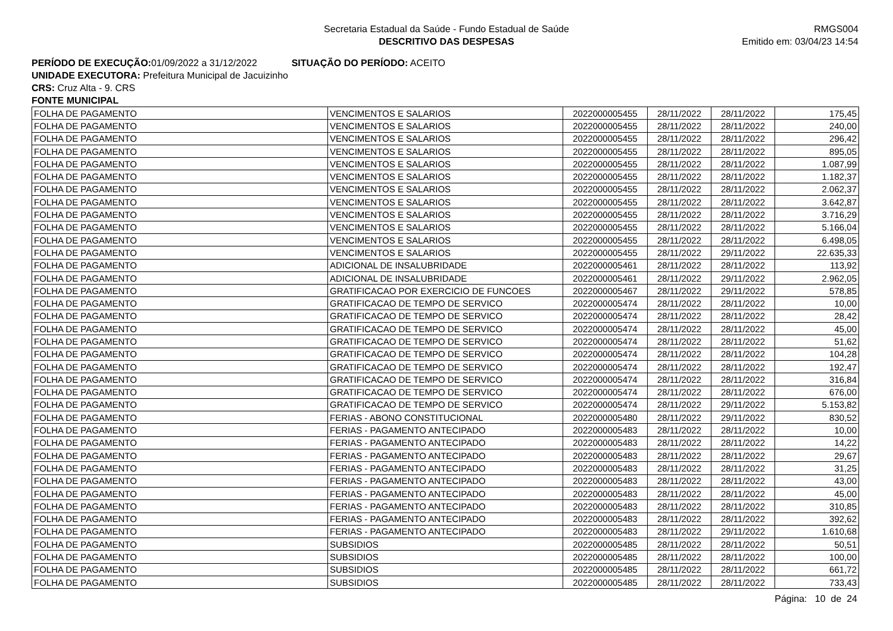Secretaria Estadual da Saúde - Fundo Estadual de Saúde
DESCRITIVO DAS DESPESAS
RMGS004
Emitido em: 03/04/23 14:54
PERÍODO DE EXECUÇÃO: 01/09/2022 a 31/12/2022 SITUAÇÃO DO PERÍODO: ACEITO
UNIDADE EXECUTORA: Prefeitura Municipal de Jacuizinho
CRS: Cruz Alta - 9. CRS
FONTE MUNICIPAL
| FOLHA DE PAGAMENTO | VENCIMENTOS E SALARIOS | 2022000005455 | 28/11/2022 | 28/11/2022 | 175,45 |
| FOLHA DE PAGAMENTO | VENCIMENTOS E SALARIOS | 2022000005455 | 28/11/2022 | 28/11/2022 | 240,00 |
| FOLHA DE PAGAMENTO | VENCIMENTOS E SALARIOS | 2022000005455 | 28/11/2022 | 28/11/2022 | 296,42 |
| FOLHA DE PAGAMENTO | VENCIMENTOS E SALARIOS | 2022000005455 | 28/11/2022 | 28/11/2022 | 895,05 |
| FOLHA DE PAGAMENTO | VENCIMENTOS E SALARIOS | 2022000005455 | 28/11/2022 | 28/11/2022 | 1.087,99 |
| FOLHA DE PAGAMENTO | VENCIMENTOS E SALARIOS | 2022000005455 | 28/11/2022 | 28/11/2022 | 1.182,37 |
| FOLHA DE PAGAMENTO | VENCIMENTOS E SALARIOS | 2022000005455 | 28/11/2022 | 28/11/2022 | 2.062,37 |
| FOLHA DE PAGAMENTO | VENCIMENTOS E SALARIOS | 2022000005455 | 28/11/2022 | 28/11/2022 | 3.642,87 |
| FOLHA DE PAGAMENTO | VENCIMENTOS E SALARIOS | 2022000005455 | 28/11/2022 | 28/11/2022 | 3.716,29 |
| FOLHA DE PAGAMENTO | VENCIMENTOS E SALARIOS | 2022000005455 | 28/11/2022 | 28/11/2022 | 5.166,04 |
| FOLHA DE PAGAMENTO | VENCIMENTOS E SALARIOS | 2022000005455 | 28/11/2022 | 28/11/2022 | 6.498,05 |
| FOLHA DE PAGAMENTO | VENCIMENTOS E SALARIOS | 2022000005455 | 28/11/2022 | 29/11/2022 | 22.635,33 |
| FOLHA DE PAGAMENTO | ADICIONAL DE INSALUBRIDADE | 2022000005461 | 28/11/2022 | 28/11/2022 | 113,92 |
| FOLHA DE PAGAMENTO | ADICIONAL DE INSALUBRIDADE | 2022000005461 | 28/11/2022 | 29/11/2022 | 2.962,05 |
| FOLHA DE PAGAMENTO | GRATIFICACAO POR EXERCICIO DE FUNCOES | 2022000005467 | 28/11/2022 | 29/11/2022 | 578,85 |
| FOLHA DE PAGAMENTO | GRATIFICACAO DE TEMPO DE SERVICO | 2022000005474 | 28/11/2022 | 28/11/2022 | 10,00 |
| FOLHA DE PAGAMENTO | GRATIFICACAO DE TEMPO DE SERVICO | 2022000005474 | 28/11/2022 | 28/11/2022 | 28,42 |
| FOLHA DE PAGAMENTO | GRATIFICACAO DE TEMPO DE SERVICO | 2022000005474 | 28/11/2022 | 28/11/2022 | 45,00 |
| FOLHA DE PAGAMENTO | GRATIFICACAO DE TEMPO DE SERVICO | 2022000005474 | 28/11/2022 | 28/11/2022 | 51,62 |
| FOLHA DE PAGAMENTO | GRATIFICACAO DE TEMPO DE SERVICO | 2022000005474 | 28/11/2022 | 28/11/2022 | 104,28 |
| FOLHA DE PAGAMENTO | GRATIFICACAO DE TEMPO DE SERVICO | 2022000005474 | 28/11/2022 | 28/11/2022 | 192,47 |
| FOLHA DE PAGAMENTO | GRATIFICACAO DE TEMPO DE SERVICO | 2022000005474 | 28/11/2022 | 28/11/2022 | 316,84 |
| FOLHA DE PAGAMENTO | GRATIFICACAO DE TEMPO DE SERVICO | 2022000005474 | 28/11/2022 | 28/11/2022 | 676,00 |
| FOLHA DE PAGAMENTO | GRATIFICACAO DE TEMPO DE SERVICO | 2022000005474 | 28/11/2022 | 29/11/2022 | 5.153,82 |
| FOLHA DE PAGAMENTO | FERIAS - ABONO CONSTITUCIONAL | 2022000005480 | 28/11/2022 | 29/11/2022 | 830,52 |
| FOLHA DE PAGAMENTO | FERIAS - PAGAMENTO ANTECIPADO | 2022000005483 | 28/11/2022 | 28/11/2022 | 10,00 |
| FOLHA DE PAGAMENTO | FERIAS - PAGAMENTO ANTECIPADO | 2022000005483 | 28/11/2022 | 28/11/2022 | 14,22 |
| FOLHA DE PAGAMENTO | FERIAS - PAGAMENTO ANTECIPADO | 2022000005483 | 28/11/2022 | 28/11/2022 | 29,67 |
| FOLHA DE PAGAMENTO | FERIAS - PAGAMENTO ANTECIPADO | 2022000005483 | 28/11/2022 | 28/11/2022 | 31,25 |
| FOLHA DE PAGAMENTO | FERIAS - PAGAMENTO ANTECIPADO | 2022000005483 | 28/11/2022 | 28/11/2022 | 43,00 |
| FOLHA DE PAGAMENTO | FERIAS - PAGAMENTO ANTECIPADO | 2022000005483 | 28/11/2022 | 28/11/2022 | 45,00 |
| FOLHA DE PAGAMENTO | FERIAS - PAGAMENTO ANTECIPADO | 2022000005483 | 28/11/2022 | 28/11/2022 | 310,85 |
| FOLHA DE PAGAMENTO | FERIAS - PAGAMENTO ANTECIPADO | 2022000005483 | 28/11/2022 | 28/11/2022 | 392,62 |
| FOLHA DE PAGAMENTO | FERIAS - PAGAMENTO ANTECIPADO | 2022000005483 | 28/11/2022 | 29/11/2022 | 1.610,68 |
| FOLHA DE PAGAMENTO | SUBSIDIOS | 2022000005485 | 28/11/2022 | 28/11/2022 | 50,51 |
| FOLHA DE PAGAMENTO | SUBSIDIOS | 2022000005485 | 28/11/2022 | 28/11/2022 | 100,00 |
| FOLHA DE PAGAMENTO | SUBSIDIOS | 2022000005485 | 28/11/2022 | 28/11/2022 | 661,72 |
| FOLHA DE PAGAMENTO | SUBSIDIOS | 2022000005485 | 28/11/2022 | 28/11/2022 | 733,43 |
Página: 10 de 24